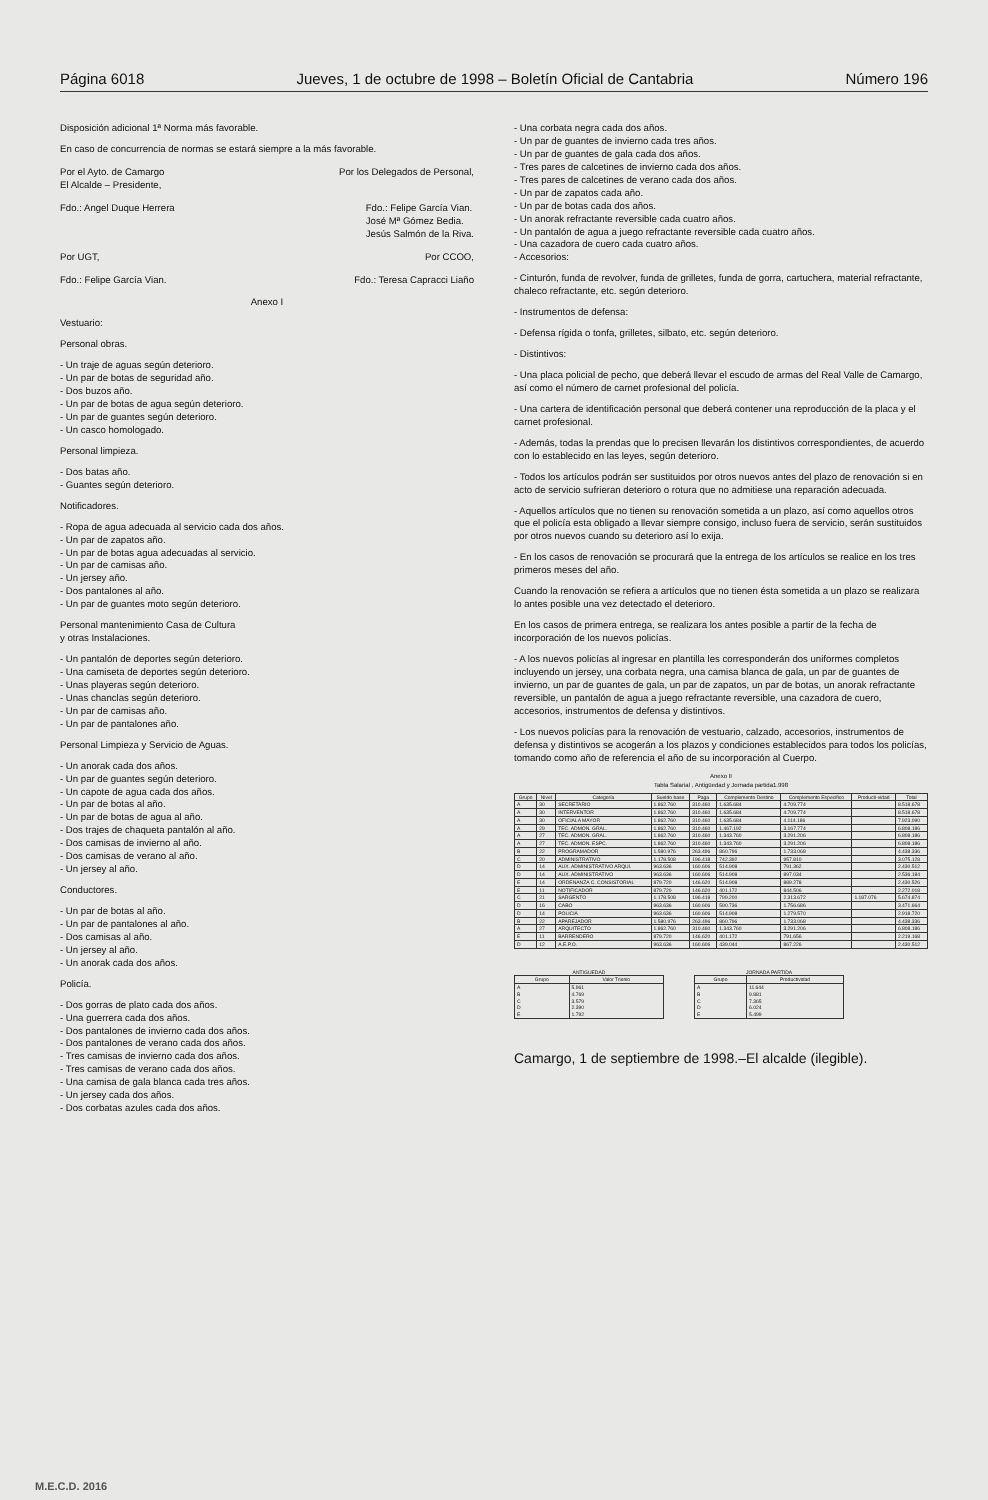Página 6018 Jueves, 1 de octubre de 1998 – Boletín Oficial de Cantabria Número 196
Disposición adicional 1ª Norma más favorable.
En caso de concurrencia de normas se estará siempre a la más favorable.
Por el Ayto. de Camargo
El Alcalde – Presidente, Por los Delegados de Personal,
Fdo.: Angel Duque Herrera Fdo.: Felipe García Vian.
José Mª Gómez Bedia.
Jesús Salmón de la Riva.
Por UGT, Por CCOO,
Fdo.: Felipe García Vian. Fdo.: Teresa Capracci Liaño
Anexo I
Vestuario:
Personal obras.
- Un traje de aguas según deterioro.
- Un par de botas de seguridad año.
- Dos buzos año.
- Un par de botas de agua según deterioro.
- Un par de guantes según deterioro.
- Un casco homologado.
Personal limpieza.
- Dos batas año.
- Guantes según deterioro.
Notificadores.
- Ropa de agua adecuada al servicio cada dos años.
- Un par de zapatos año.
- Un par de botas agua adecuadas al servicio.
- Un par de camisas año.
- Un jersey año.
- Dos pantalones al año.
- Un par de guantes moto según deterioro.
Personal mantenimiento Casa de Cultura
y otras Instalaciones.
- Un pantalón de deportes según deterioro.
- Una camiseta de deportes según deterioro.
- Unas playeras según deterioro.
- Unas chanclas según deterioro.
- Un par de camisas año.
- Un par de pantalones año.
Personal Limpieza y Servicio de Aguas.
- Un anorak cada dos años.
- Un par de guantes según deterioro.
- Un capote de agua cada dos años.
- Un par de botas al año.
- Un par de botas de agua al año.
- Dos trajes de chaqueta pantalón al año.
- Dos camisas de invierno al año.
- Dos camisas de verano al año.
- Un jersey al año.
Conductores.
- Un par de botas al año.
- Un par de pantalones al año.
- Dos camisas al año.
- Un jersey al año.
- Un anorak cada dos años.
Policía.
- Dos gorras de plato cada dos años.
- Una guerrera cada dos años.
- Dos pantalones de invierno cada dos años.
- Dos pantalones de verano cada dos años.
- Tres camisas de invierno cada dos años.
- Tres camisas de verano cada dos años.
- Una camisa de gala blanca cada tres años.
- Un jersey cada dos años.
- Dos corbatas azules cada dos años.
- Una corbata negra cada dos años.
- Un par de guantes de invierno cada tres años.
- Un par de guantes de gala cada dos años.
- Tres pares de calcetines de invierno cada dos años.
- Tres pares de calcetines de verano cada dos años.
- Un par de zapatos cada año.
- Un par de botas cada dos años.
- Un anorak refractante reversible cada cuatro años.
- Un pantalón de agua a juego refractante reversible cada cuatro años.
- Una cazadora de cuero cada cuatro años.
- Accesorios:
- Cinturón, funda de revolver, funda de grilletes, funda de gorra, cartuchera, material refractante, chaleco refractante, etc. según deterioro.
- Instrumentos de defensa:
- Defensa rígida o tonfa, grilletes, silbato, etc. según deterioro.
- Distintivos:
- Una placa policial de pecho, que deberá llevar el escudo de armas del Real Valle de Camargo, así como el número de carnet profesional del policía.
- Una cartera de identificación personal que deberá contener una reproducción de la placa y el carnet profesional.
- Además, todas la prendas que lo precisen llevarán los distintivos correspondientes, de acuerdo con lo establecido en las leyes, según deterioro.
- Todos los artículos podrán ser sustituidos por otros nuevos antes del plazo de renovación si en acto de servicio sufrieran deterioro o rotura que no admitiese una reparación adecuada.
- Aquellos artículos que no tienen su renovación sometida a un plazo, así como aquellos otros que el policía esta obligado a llevar siempre consigo, incluso fuera de servicio, serán sustituidos por otros nuevos cuando su deterioro así lo exija.
- En los casos de renovación se procurará que la entrega de los artículos se realice en los tres primeros meses del año.
Cuando la renovación se refiera a artículos que no tienen ésta sometida a un plazo se realizara lo antes posible una vez detectado el deterioro.
En los casos de primera entrega, se realizara los antes posible a partir de la fecha de incorporación de los nuevos policías.
- A los nuevos policías al ingresar en plantilla les corresponderán dos uniformes completos incluyendo un jersey, una corbata negra, una camisa blanca de gala, un par de guantes de invierno, un par de guantes de gala, un par de zapatos, un par de botas, un anorak refractante reversible, un pantalón de agua a juego refractante reversible, una cazadora de cuero, accesorios, instrumentos de defensa y distintivos.
- Los nuevos policías para la renovación de vestuario, calzado, accesorios, instrumentos de defensa y distintivos se acogerán a los plazos y condiciones establecidos para todos los policías, tomando como año de referencia el año de su incorporación al Cuerpo.
Anexo II
Tabla Salarial , Antigüedad y Jornada partida1.998
| Grupo | Nivel | Categoría | Sueldo base | Paga | Complemento Destino | Complemento Especifico | Producti-vidad | Total |
| --- | --- | --- | --- | --- | --- | --- | --- | --- |
| A | 30 | SECRETARIO | 1.862.760 | 310.460 | 1.635.684 | 4.709.774 | | 8.518.678 |
| A | 30 | INTERVENTOR | 1.862.760 | 310.460 | 1.635.684 | 4.709.774 | | 8.518.678 |
| A | 30 | OFICIALA MAYOR | 1.862.760 | 310.460 | 1.635.684 | 4.114.186 | | 7.923.090 |
| A | 29 | TEC. ADMON. GRAL. | 1.862.760 | 310.460 | 1.467.192 | 3.167.774 | | 6.808.186 |
| A | 27 | TEC. ADMON. GRAL. | 1.862.760 | 310.460 | 1.343.760 | 3.291.206 | | 6.808.186 |
| A | 27 | TEC. ADMON. ESPC. | 1.862.760 | 310.460 | 1.343.760 | 3.291.206 | | 6.808.186 |
| B | 22 | PROGRAMADOR | 1.580.976 | 263.496 | 860.796 | 1.733.068 | | 4.438.336 |
| C | 20 | ADMINISTRATIVO | 1.178.508 | 196.418 | 742.392 | 957.810 | | 3.075.128 |
| D | 14 | AUX. ADMINISTRATIVO ARQUI. | 963.636 | 160.606 | 514.908 | 791.362 | | 2.430.512 |
| D | 14 | AUX. ADMINISTRATIVO | 963.636 | 160.606 | 514.908 | 897.034 | | 2.536.184 |
| E | 14 | ORDENANZA C. CONSISTORIAL | 879.720 | 146.620 | 514.908 | 889.278 | | 2.430.526 |
| E | 11 | NOTIFICADOR | 879.720 | 146.620 | 401.172 | 844.506 | | 2.272.018 |
| C | 21 | SARGENTO | 1.178.508 | 196.418 | 799.200 | 2.313.672 | 1.187.076 | 5.674.874 |
| D | 16 | CABO | 963.636 | 160.606 | 590.736 | 1.756.686 | | 3.471.664 |
| D | 14 | POLICIA | 963.636 | 160.606 | 514.908 | 1.279.570 | | 2.918.720 |
| B | 22 | APAREJADOR | 1.580.976 | 263.496 | 860.796 | 1.733.068 | | 4.438.336 |
| A | 27 | ARQUITECTO | 1.862.760 | 310.460 | 1.343.760 | 3.291.206 | | 6.808.186 |
| E | 11 | BARRENDERO | 879.720 | 146.620 | 401.172 | 791.656 | | 2.219.168 |
| D | 12 | A.E.P.O. | 963.636 | 160.606 | 439.044 | 867.226 | | 2.430.512 |
ANTIGUEDAD
| Grupo | Valor Trienio |
| --- | --- |
| A B C D E | 5.961 4.769 3.579 2.390 1.792 |
JORNADA PARTIDA
| Grupo | Productividad |
| --- | --- |
| A B C D E | 11.644 9.881 7.365 6.024 5.499 |
Camargo, 1 de septiembre de 1998.–El alcalde (ilegible).
M.E.C.D. 2016